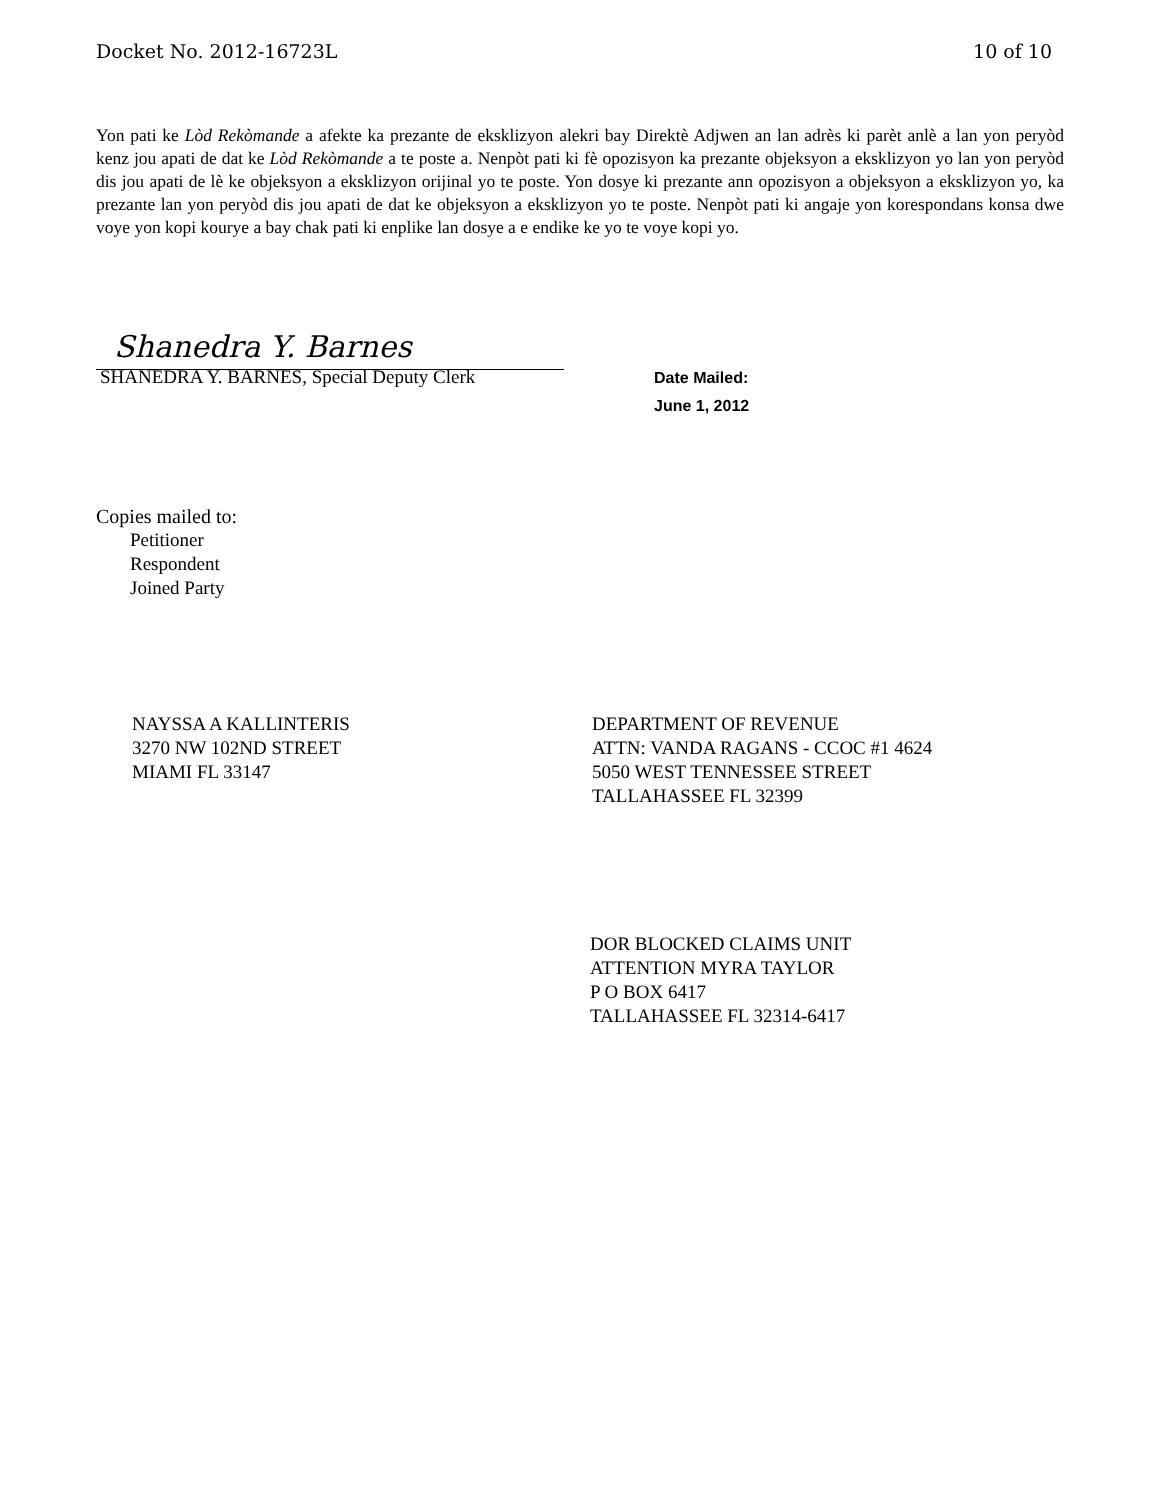Docket No. 2012-16723L 10 of 10
Yon pati ke Lòd Rekòmande a afekte ka prezante de eksklizyon alekri bay Direktè Adjwen an lan adrès ki parèt anlè a lan yon peryòd kenz jou apati de dat ke Lòd Rekòmande a te poste a. Nenpòt pati ki fè opozisyon ka prezante objeksyon a eksklizyon yo lan yon peryòd dis jou apati de lè ke objeksyon a eksklizyon orijinal yo te poste. Yon dosye ki prezante ann opozisyon a objeksyon a eksklizyon yo, ka prezante lan yon peryòd dis jou apati de dat ke objeksyon a eksklizyon yo te poste. Nenpòt pati ki angaje yon korespondans konsa dwe voye yon kopi kourye a bay chak pati ki enplike lan dosye a e endike ke yo te voye kopi yo.
Shanedra Y. Barnes
SHANEDRA Y. BARNES, Special Deputy Clerk
Date Mailed:
June 1, 2012
Copies mailed to:
Petitioner
Respondent
Joined Party
NAYSSA A KALLINTERIS
3270 NW 102ND STREET
MIAMI FL 33147
DEPARTMENT OF REVENUE
ATTN: VANDA RAGANS - CCOC #1 4624
5050 WEST TENNESSEE STREET
TALLAHASSEE FL 32399
DOR BLOCKED CLAIMS UNIT
ATTENTION MYRA TAYLOR
P O BOX 6417
TALLAHASSEE FL 32314-6417